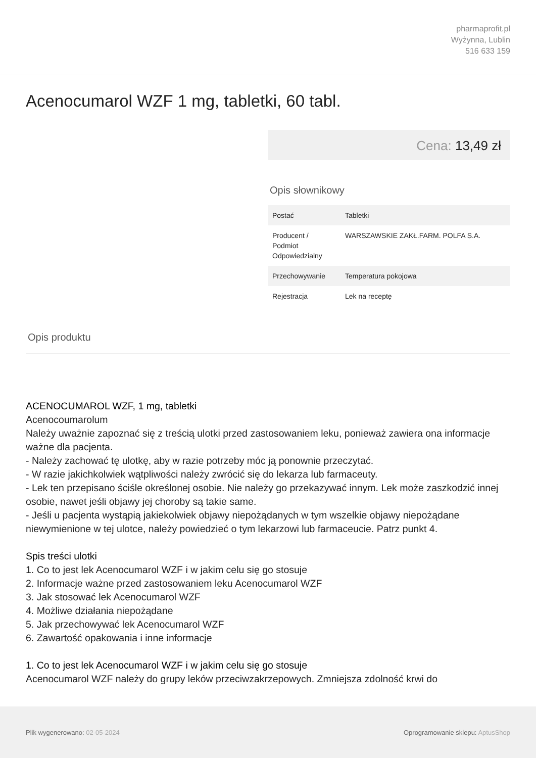pharmaprofit.pl
Wyżynna, Lublin
516 633 159
Acenocumarol WZF 1 mg, tabletki, 60 tabl.
Cena: 13,49 zł
Opis słownikowy
| Postać | Tabletki |
| Producent / Podmiot Odpowiedzialny | WARSZAWSKIE ZAKŁ.FARM. POLFA S.A. |
| Przechowywanie | Temperatura pokojowa |
| Rejestracja | Lek na receptę |
Opis produktu
ACENOCUMAROL WZF, 1 mg, tabletki
Acenocoumarolum
Należy uważnie zapoznać się z treścią ulotki przed zastosowaniem leku, ponieważ zawiera ona informacje ważne dla pacjenta.
- Należy zachować tę ulotkę, aby w razie potrzeby móc ją ponownie przeczytać.
- W razie jakichkolwiek wątpliwości należy zwrócić się do lekarza lub farmaceuty.
- Lek ten przepisano ściśle określonej osobie. Nie należy go przekazywać innym. Lek może zaszkodzić innej osobie, nawet jeśli objawy jej choroby są takie same.
- Jeśli u pacjenta wystąpią jakiekolwiek objawy niepożądanych w tym wszelkie objawy niepożądane niewymienione w tej ulotce, należy powiedzieć o tym lekarzowi lub farmaceucie. Patrz punkt 4.
Spis treści ulotki
1. Co to jest lek Acenocumarol WZF i w jakim celu się go stosuje
2. Informacje ważne przed zastosowaniem leku Acenocumarol WZF
3. Jak stosować lek Acenocumarol WZF
4. Możliwe działania niepożądane
5. Jak przechowywać lek Acenocumarol WZF
6. Zawartość opakowania i inne informacje
1. Co to jest lek Acenocumarol WZF i w jakim celu się go stosuje
Acenocumarol WZF należy do grupy leków przeciwzakrzepowych. Zmniejsza zdolność krwi do
Plik wygenerowano: 02-05-2024
Oprogramowanie sklepu: AptusShop